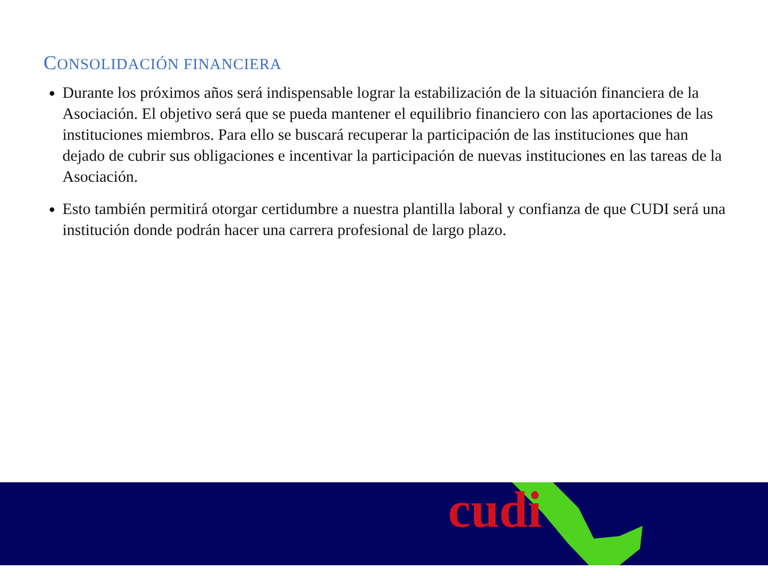CONSOLIDACIÓN FINANCIERA
Durante los próximos años será indispensable lograr la estabilización de la situación financiera de la Asociación. El objetivo será que se pueda mantener el equilibrio financiero con las aportaciones de las instituciones miembros. Para ello se buscará recuperar la participación de las instituciones que han dejado de cubrir sus obligaciones e incentivar la participación de nuevas instituciones en las tareas de la Asociación.
Esto también permitirá otorgar certidumbre a nuestra plantilla laboral y confianza de que CUDI será una institución donde podrán hacer una carrera profesional de largo plazo.
cudi